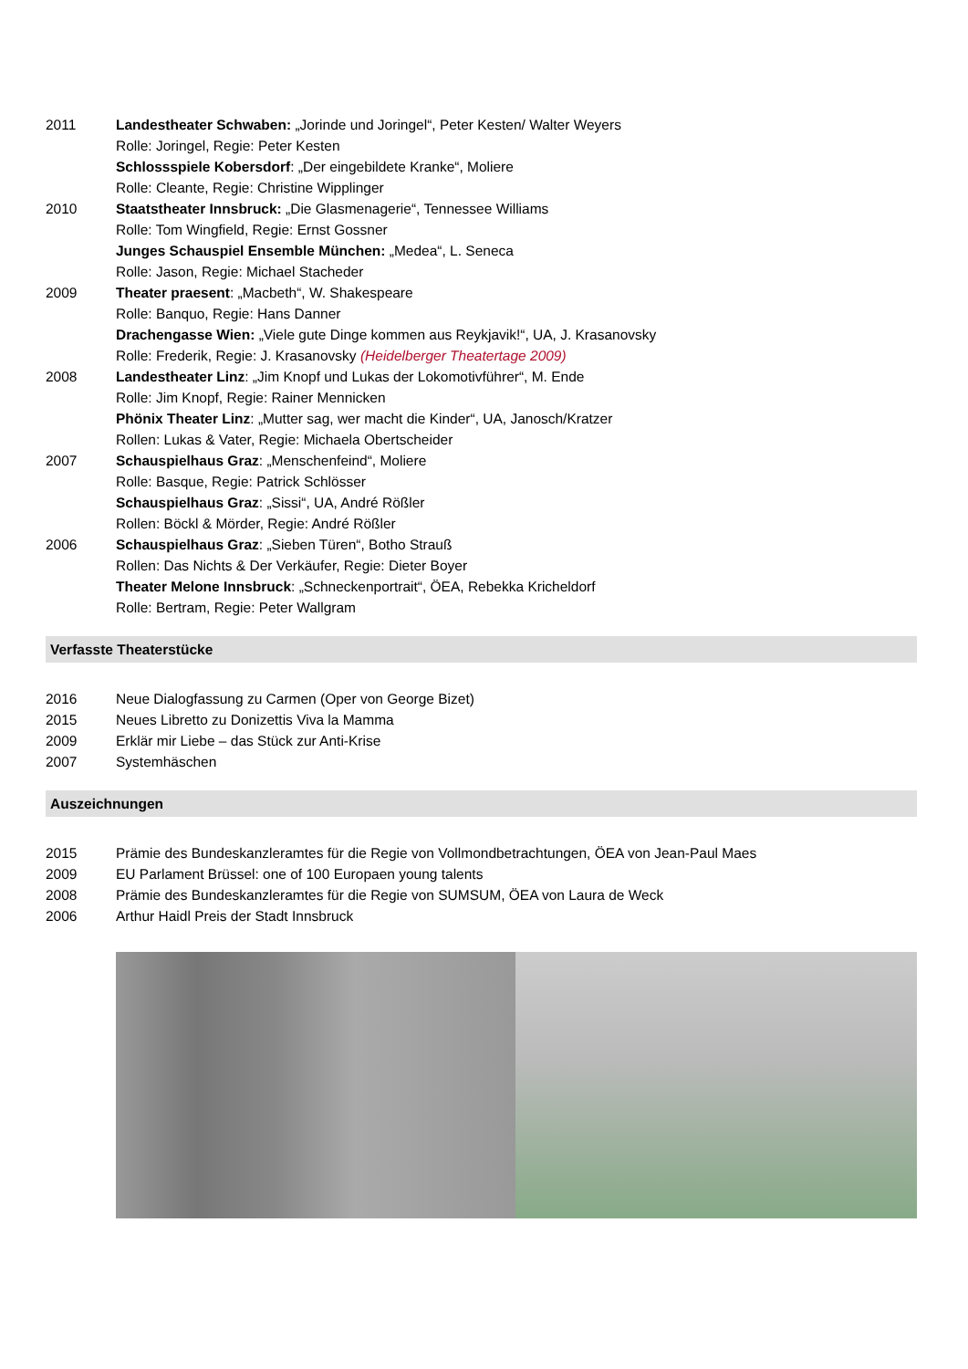2011 Landestheater Schwaben: „Jorinde und Joringel“, Peter Kesten/ Walter Weyers
Rolle: Joringel, Regie: Peter Kesten
Schlossspiele Kobersdorf: „Der eingebildete Kranke“, Moliere
Rolle: Cleante, Regie: Christine Wipplinger
2010 Staatstheater Innsbruck: „Die Glasmenagerie“, Tennessee Williams
Rolle: Tom Wingfield, Regie: Ernst Gossner
Junges Schauspiel Ensemble München: „Medea“, L. Seneca
Rolle: Jason, Regie: Michael Stacheder
2009 Theater praesent: „Macbeth“, W. Shakespeare
Rolle: Banquo, Regie: Hans Danner
Drachengasse Wien: „Viele gute Dinge kommen aus Reykjavik!“, UA, J. Krasanovsky
Rolle: Frederik, Regie: J. Krasanovsky (Heidelberger Theatertage 2009)
2008 Landestheater Linz: „Jim Knopf und Lukas der Lokomotivführer“, M. Ende
Rolle: Jim Knopf, Regie: Rainer Mennicken
Phönix Theater Linz: „Mutter sag, wer macht die Kinder“, UA, Janosch/Kratzer
Rollen: Lukas & Vater, Regie: Michaela Obertscheider
2007 Schauspielhaus Graz: „Menschenfeind“, Moliere
Rolle: Basque, Regie: Patrick Schlösser
Schauspielhaus Graz: „Sissi“, UA, André Rößler
Rollen: Böckl & Mörder, Regie: André Rößler
2006 Schauspielhaus Graz: „Sieben Türen“, Botho Strauß
Rollen: Das Nichts & Der Verkäufer, Regie: Dieter Boyer
Theater Melone Innsbruck: „Schneckenportrait“, ÖEA, Rebekka Kricheldorf
Rolle: Bertram, Regie: Peter Wallgram
Verfasste Theaterstücke
2016 Neue Dialogfassung zu Carmen (Oper von George Bizet)
2015 Neues Libretto zu Donizettis Viva la Mamma
2009 Erklär mir Liebe – das Stück zur Anti-Krise
2007 Systemhäschen
Auszeichnungen
2015 Prämie des Bundeskanzleramtes für die Regie von Vollmondbetrachtungen, ÖEA von Jean-Paul Maes
2009 EU Parlament Brüssel: one of 100 Europaen young talents
2008 Prämie des Bundeskanzleramtes für die Regie von SUMSUM, ÖEA von Laura de Weck
2006 Arthur Haidl Preis der Stadt Innsbruck